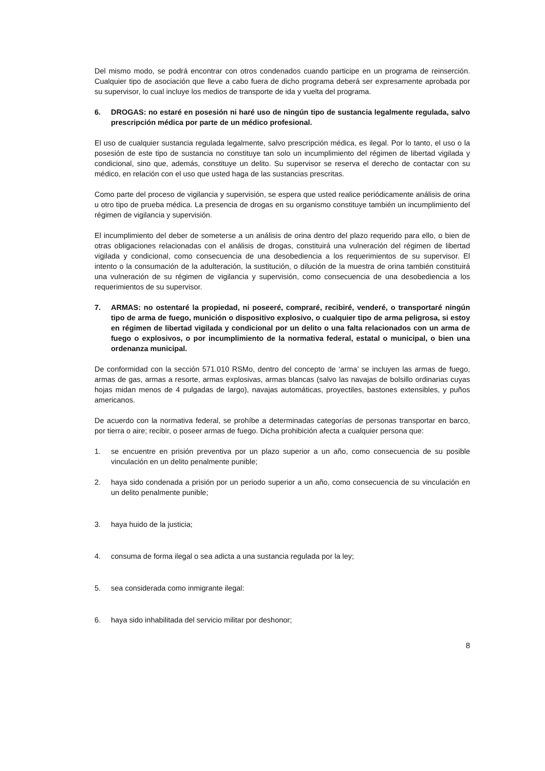Del mismo modo, se podrá encontrar con otros condenados cuando participe en un programa de reinserción. Cualquier tipo de asociación que lleve a cabo fuera de dicho programa deberá ser expresamente aprobada por su supervisor, lo cual incluye los medios de transporte de ida y vuelta del programa.
6. DROGAS: no estaré en posesión ni haré uso de ningún tipo de sustancia legalmente regulada, salvo prescripción médica por parte de un médico profesional.
El uso de cualquier sustancia regulada legalmente, salvo prescripción médica, es ilegal. Por lo tanto, el uso o la posesión de este tipo de sustancia no constituye tan solo un incumplimiento del régimen de libertad vigilada y condicional, sino que, además, constituye un delito. Su supervisor se reserva el derecho de contactar con su médico, en relación con el uso que usted haga de las sustancias prescritas.
Como parte del proceso de vigilancia y supervisión, se espera que usted realice periódicamente análisis de orina u otro tipo de prueba médica. La presencia de drogas en su organismo constituye también un incumplimiento del régimen de vigilancia y supervisión.
El incumplimiento del deber de someterse a un análisis de orina dentro del plazo requerido para ello, o bien de otras obligaciones relacionadas con el análisis de drogas, constituirá una vulneración del régimen de libertad vigilada y condicional, como consecuencia de una desobediencia a los requerimientos de su supervisor. El intento o la consumación de la adulteración, la sustitución, o dilución de la muestra de orina también constituirá una vulneración de su régimen de vigilancia y supervisión, como consecuencia de una desobediencia a los requerimientos de su supervisor.
7. ARMAS: no ostentaré la propiedad, ni poseeré, compraré, recibiré, venderé, o transportaré ningún tipo de arma de fuego, munición o dispositivo explosivo, o cualquier tipo de arma peligrosa, si estoy en régimen de libertad vigilada y condicional por un delito o una falta relacionados con un arma de fuego o explosivos, o por incumplimiento de la normativa federal, estatal o municipal, o bien una ordenanza municipal.
De conformidad con la sección 571.010 RSMo, dentro del concepto de ‘arma’ se incluyen las armas de fuego, armas de gas, armas a resorte, armas explosivas, armas blancas (salvo las navajas de bolsillo ordinarias cuyas hojas midan menos de 4 pulgadas de largo), navajas automáticas, proyectiles, bastones extensibles, y puños americanos.
De acuerdo con la normativa federal, se prohíbe a determinadas categorías de personas transportar en barco, por tierra o aire; recibir, o poseer armas de fuego. Dicha prohibición afecta a cualquier persona que:
1. se encuentre en prisión preventiva por un plazo superior a un año, como consecuencia de su posible vinculación en un delito penalmente punible;
2. haya sido condenada a prisión por un periodo superior a un año, como consecuencia de su vinculación en un delito penalmente punible;
3. haya huido de la justicia;
4. consuma de forma ilegal o sea adicta a una sustancia regulada por la ley;
5. sea considerada como inmigrante ilegal:
6. haya sido inhabilitada del servicio militar por deshonor;
8